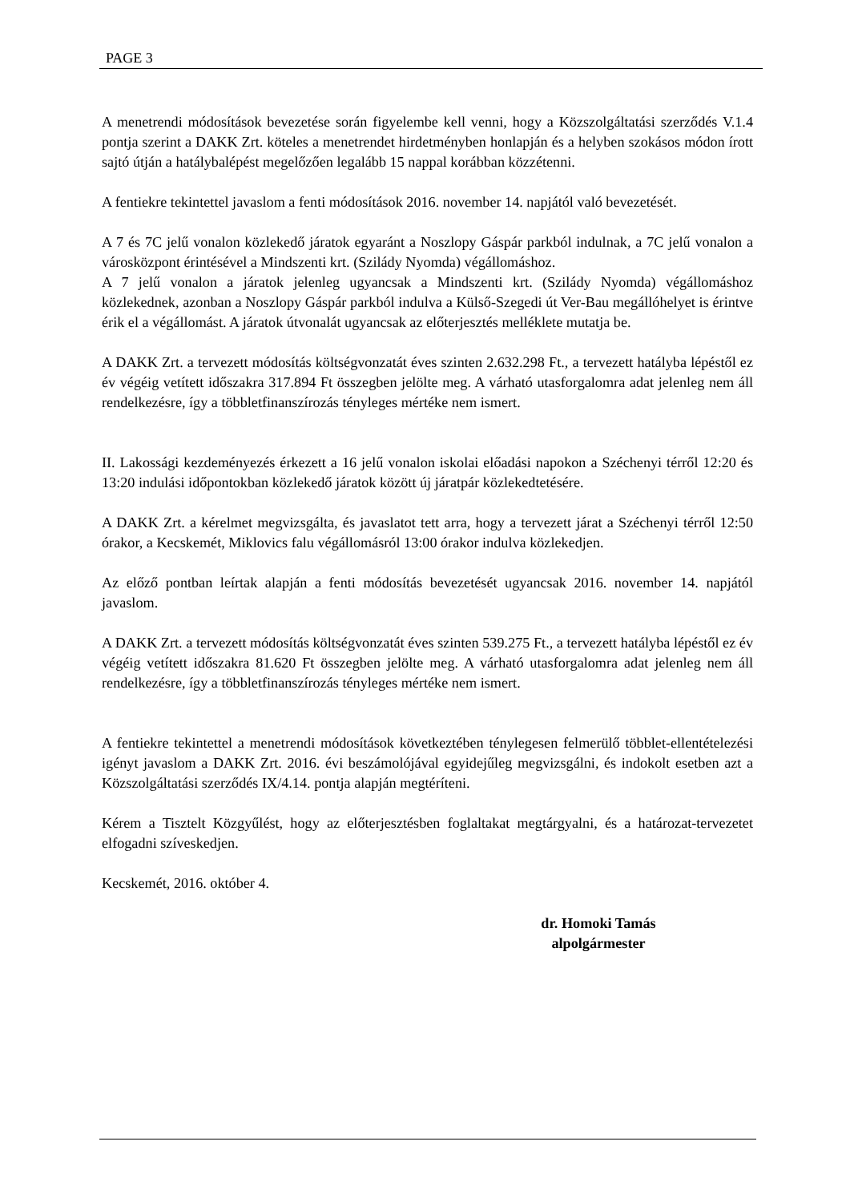PAGE 3
A menetrendi módosítások bevezetése során figyelembe kell venni, hogy a Közszolgáltatási szerződés V.1.4 pontja szerint a DAKK Zrt. köteles a menetrendet hirdetményben honlapján és a helyben szokásos módon írott sajtó útján a hatálybalépést megelőzően legalább 15 nappal korábban közzétenni.
A fentiekre tekintettel javaslom a fenti módosítások 2016. november 14. napjától való bevezetését.
A 7 és 7C jelű vonalon közlekedő járatok egyaránt a Noszlopy Gáspár parkból indulnak, a 7C jelű vonalon a városközpont érintésével a Mindszenti krt. (Szilády Nyomda) végállomáshoz.
A 7 jelű vonalon a járatok jelenleg ugyancsak a Mindszenti krt. (Szilády Nyomda) végállomáshoz közlekednek, azonban a Noszlopy Gáspár parkból indulva a Külső-Szegedi út Ver-Bau megállóhelyet is érintve érik el a végállomást. A járatok útvonalát ugyancsak az előterjesztés melléklete mutatja be.
A DAKK Zrt. a tervezett módosítás költségvonzatát éves szinten 2.632.298 Ft., a tervezett hatályba lépéstől ez év végéig vetített időszakra 317.894 Ft összegben jelölte meg. A várható utasforgalomra adat jelenleg nem áll rendelkezésre, így a többletfinanszírozás tényleges mértéke nem ismert.
II. Lakossági kezdeményezés érkezett a 16 jelű vonalon iskolai előadási napokon a Széchenyi térről 12:20 és 13:20 indulási időpontokban közlekedő járatok között új járatpár közlekedtetésére.
A DAKK Zrt. a kérelmet megvizsgálta, és javaslatot tett arra, hogy a tervezett járat a Széchenyi térről 12:50 órakor, a Kecskemét, Miklovics falu végállomásról 13:00 órakor indulva közlekedjen.
Az előző pontban leírtak alapján a fenti módosítás bevezetését ugyancsak 2016. november 14. napjától javaslom.
A DAKK Zrt. a tervezett módosítás költségvonzatát éves szinten 539.275 Ft., a tervezett hatályba lépéstől ez év végéig vetített időszakra 81.620 Ft összegben jelölte meg. A várható utasforgalomra adat jelenleg nem áll rendelkezésre, így a többletfinanszírozás tényleges mértéke nem ismert.
A fentiekre tekintettel a menetrendi módosítások következtében ténylegesen felmerülő többlet-ellentételezési igényt javaslom a DAKK Zrt. 2016. évi beszámolójával egyidejűleg megvizsgálni, és indokolt esetben azt a Közszolgáltatási szerződés IX/4.14. pontja alapján megtéríteni.
Kérem a Tisztelt Közgyűlést, hogy az előterjesztésben foglaltakat megtárgyalni, és a határozat-tervezetet elfogadni szíveskedjen.
Kecskemét, 2016. október 4.
dr. Homoki Tamás
alpolgármester